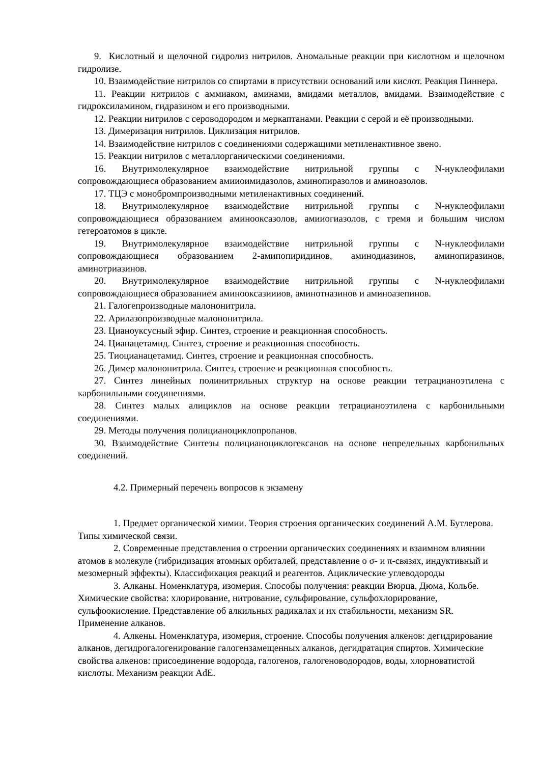9. Кислотный и щелочной гидролиз нитрилов. Аномальные реакции при кислотном и щелочном гидролизе.
10. Взаимодействие нитрилов со спиртами в присутствии оснований или кислот. Реакция Пиннера.
11. Реакции нитрилов с аммиаком, аминами, амидами металлов, амидами. Взаимодействие с гидроксиламином, гидразином и его производными.
12. Реакции нитрилов с сероводородом и меркаптанами. Реакции с серой и её производными.
13. Димеризация нитрилов. Циклизация нитрилов.
14. Взаимодействие нитрилов с соединениями содержащими метиленактивное звено.
15. Реакции нитрилов с металлорганическими соединениями.
16. Внутримолекулярное взаимодействие нитрильной группы с N-нуклеофилами сопровождающиеся образованием амииоимидазолов, аминопиразолов и аминоазолов.
17. ТЦЭ с монобромпроизводными метиленактивных соединений.
18. Внутримолекулярное взаимодействие нитрильной группы с N-нуклеофилами сопровождающиеся образованием аминооксазолов, амииогиазолов, с тремя и большим числом гетероатомов в цикле.
19. Внутримолекулярное взаимодействие нитрильной группы с N-нуклеофилами сопровождающиеся образованием 2-амипопиридинов, аминодиазинов, аминопиразинов, аминотриазинов.
20. Внутримолекулярное взаимодействие нитрильной группы с N-нуклеофилами сопровождающиеся образованием аминооксазиииов, аминотназинов и аминоазепинов.
21. Галогепроизводные малононитрила.
22. Арилазопроизводные малононитрила.
23. Цианоуксусный эфир. Синтез, строение и реакционная способность.
24. Цианацетамид. Синтез, строение и реакционная способность.
25. Тиоцианацетамид. Синтез, строение и реакционная способность.
26. Димер малононитрила. Синтез, строение и реакционная способность.
27. Синтез линейных полинитрильных структур на основе реакции тетрацианоэтилена с карбонильными соединениями.
28. Синтез малых алициклов на основе реакции тетрацианоэтилена с карбонильными соединениями.
29. Методы получения полицианоциклопропанов.
30. Взаимодействие Синтезы полицианоциклогексанов на основе непредельных карбонильных соединений.
4.2. Примерный перечень вопросов к экзамену
1. Предмет органической химии. Теория строения органических соединений А.М. Бутлерова. Типы химической связи.
2. Современные представления о строении органических соединениях и взаимном влиянии атомов в молекуле (гибридизация атомных орбиталей, представление о σ- и π-связях, индуктивный и мезомерный эффекты). Классификация реакций и реагентов. Ациклические углеводороды
3. Алканы. Номенклатура, изомерия. Способы получения: реакции Вюрца, Дюма, Кольбе. Химические свойства: хлорирование, нитрование, сульфирование, сульфохлорирование, сульфоокисление. Представление об алкильных радикалах и их стабильности, механизм SR. Применение алканов.
4. Алкены. Номенклатура, изомерия, строение. Способы получения алкенов: дегидрирование алканов, дегидрогалогенирование галогензамещенных алканов, дегидратация спиртов. Химические свойства алкенов: присоединение водорода, галогенов, галогеноводородов, воды, хлорноватистой кислоты. Механизм реакции AdE.